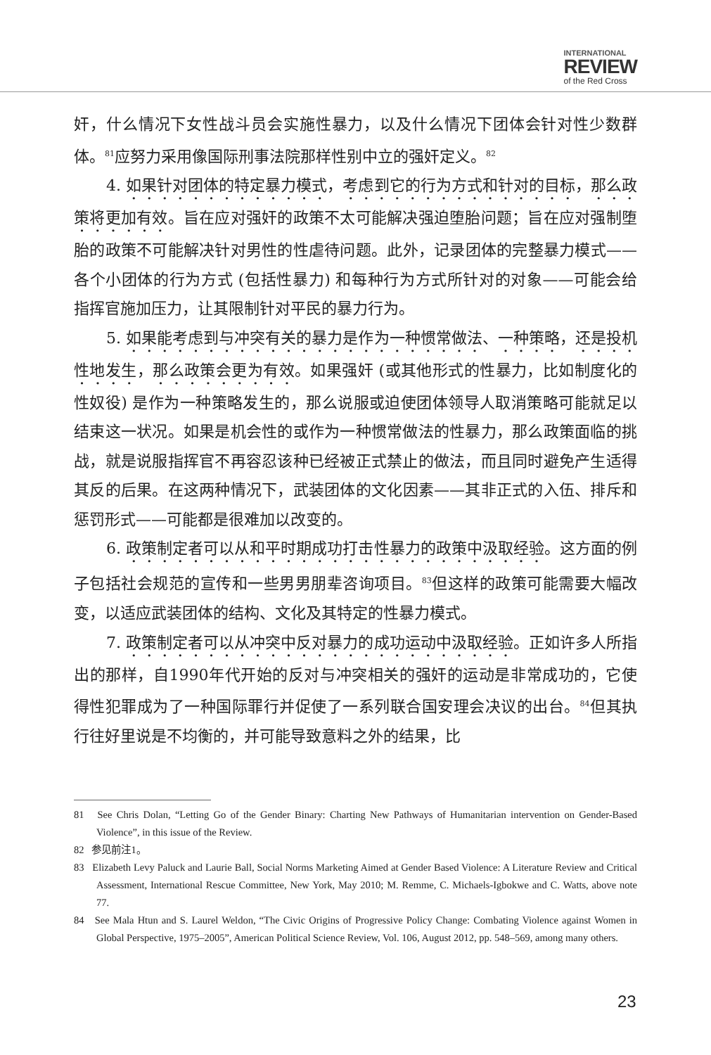INTERNATIONAL
REVIEW
of the Red Cross
奸，什么情况下女性战斗员会实施性暴力，以及什么情况下团体会针对性少数群体。<sup>81</sup>应努力采用像国际刑事法院那样性别中立的强奸定义。<sup>82</sup>
4. 如果针对团体的特定暴力模式，考虑到它的行为方式和针对的目标，那么政策将更加有效。旨在应对强奸的政策不太可能解决强迫堕胎问题；旨在应对强制堕胎的政策不可能解决针对男性的性虐待问题。此外，记录团体的完整暴力模式——各个小团体的行为方式 (包括性暴力) 和每种行为方式所针对的对象——可能会给指挥官施加压力，让其限制针对平民的暴力行为。
5. 如果能考虑到与冲突有关的暴力是作为一种惯常做法、一种策略，还是投机性地发生，那么政策会更为有效。如果强奸 (或其他形式的性暴力，比如制度化的性奴役) 是作为一种策略发生的，那么说服或迫使团体领导人取消策略可能就足以结束这一状况。如果是机会性的或作为一种惯常做法的性暴力，那么政策面临的挑战，就是说服指挥官不再容忍该种已经被正式禁止的做法，而且同时避免产生适得其反的后果。在这两种情况下，武装团体的文化因素——其非正式的入伍、排斥和惩罚形式——可能都是很难加以改变的。
6. 政策制定者可以从和平时期成功打击性暴力的政策中汲取经验。这方面的例子包括社会规范的宣传和一些男男朋辈咨询项目。<sup>83</sup>但这样的政策可能需要大幅改变，以适应武装团体的结构、文化及其特定的性暴力模式。
7. 政策制定者可以从冲突中反对暴力的成功运动中汲取经验。正如许多人所指出的那样，自1990年代开始的反对与冲突相关的强奸的运动是非常成功的，它使得性犯罪成为了一种国际罪行并促使了一系列联合国安理会决议的出台。<sup>84</sup>但其执行往好里说是不均衡的，并可能导致意料之外的结果，比
81 See Chris Dolan, “Letting Go of the Gender Binary: Charting New Pathways of Humanitarian intervention on Gender-Based Violence”, in this issue of the Review.
82 参见前注1。
83 Elizabeth Levy Paluck and Laurie Ball, Social Norms Marketing Aimed at Gender Based Violence: A Literature Review and Critical Assessment, International Rescue Committee, New York, May 2010; M. Remme, C. Michaels-Igbokwe and C. Watts, above note 77.
84 See Mala Htun and S. Laurel Weldon, “The Civic Origins of Progressive Policy Change: Combating Violence against Women in Global Perspective, 1975–2005”, American Political Science Review, Vol. 106, August 2012, pp. 548–569, among many others.
23